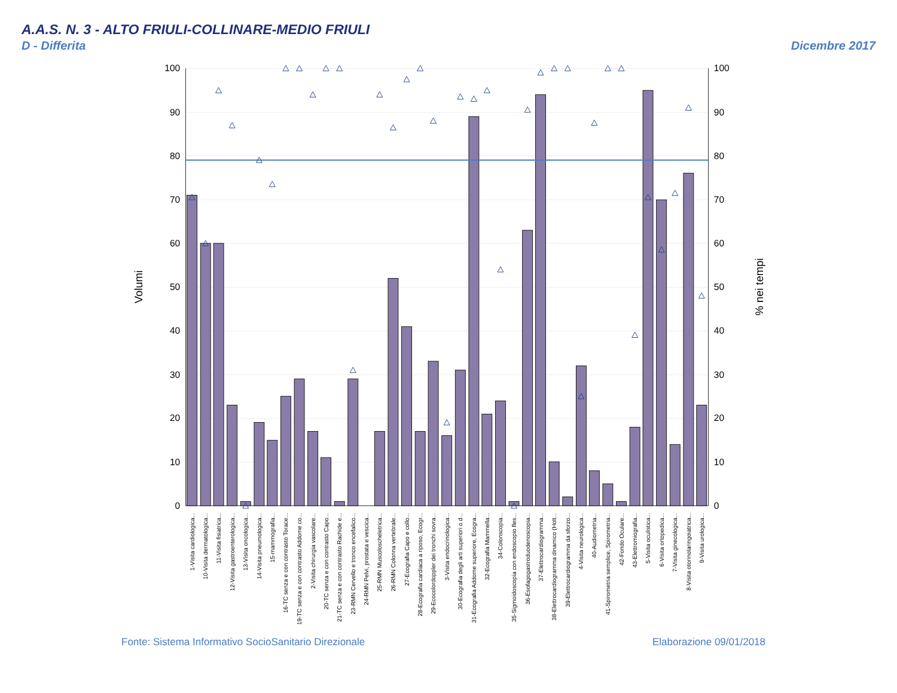A.A.S. N. 3 - ALTO FRIULI-COLLINARE-MEDIO FRIULI
D - Differita Dicembre 2017
100
90
80
70
60
50
40
30
20
10
0
100
90
80
70
60
50
40
30
20
10
0
Volumi
% nei tempi
1-Visita cardiologica...
10-Visita dermatologica...
11-Visita fisiatrica...
12-Visita gastroenterologica...
13-Visita oncologica...
14-Visita pneumologica...
15-mammografia...
16-TC senza e con contrasto Torace...
19-TC senza e con contrasto Addome co...
2-Visita chirurgia vascolare...
20-TC senza e con contrasto Capo...
21-TC senza e con contrasto Rachide e...
23-RMN Cervello e tronco encefalico...
24-RMN Pelvi, prostata e vescica...
25-RMN Muscoloscheletrica...
26-RMN Colonna vertebrale...
27-Ecografia Capo e collo...
28-Ecografia cardiaca a riposo, Ecogr...
29-Ecocolordoppler dei tronchi sovra...
3-Visita endocrinologica...
30-Ecografia degli arti superiori o d...
31-Ecografia Addome superiore, Ecogra...
32-Ecografia Mammella...
34-Colonscopia...
35-Sigmoidoscopia con endoscopio fles...
36-Esofagogastroduodenoscopia...
37-Elettrocardiogramma...
38-Elettrocardiogramma dinamico (Holt...
39-Elettrocardiogramma da sforzo...
4-Visita neurologica...
40-Audiometria...
41-Spirometria semplice, Spirometria...
42-Fondo Oculare...
43-Elettromiografia...
5-Visita oculistica...
6-Visita ortopedica...
7-Visita ginecologica...
8-Visita otorinolaringoiatrica...
9-Visita urologica...
Fonte: Sistema Informativo SocioSanitario Direzionale Elaborazione 09/01/2018